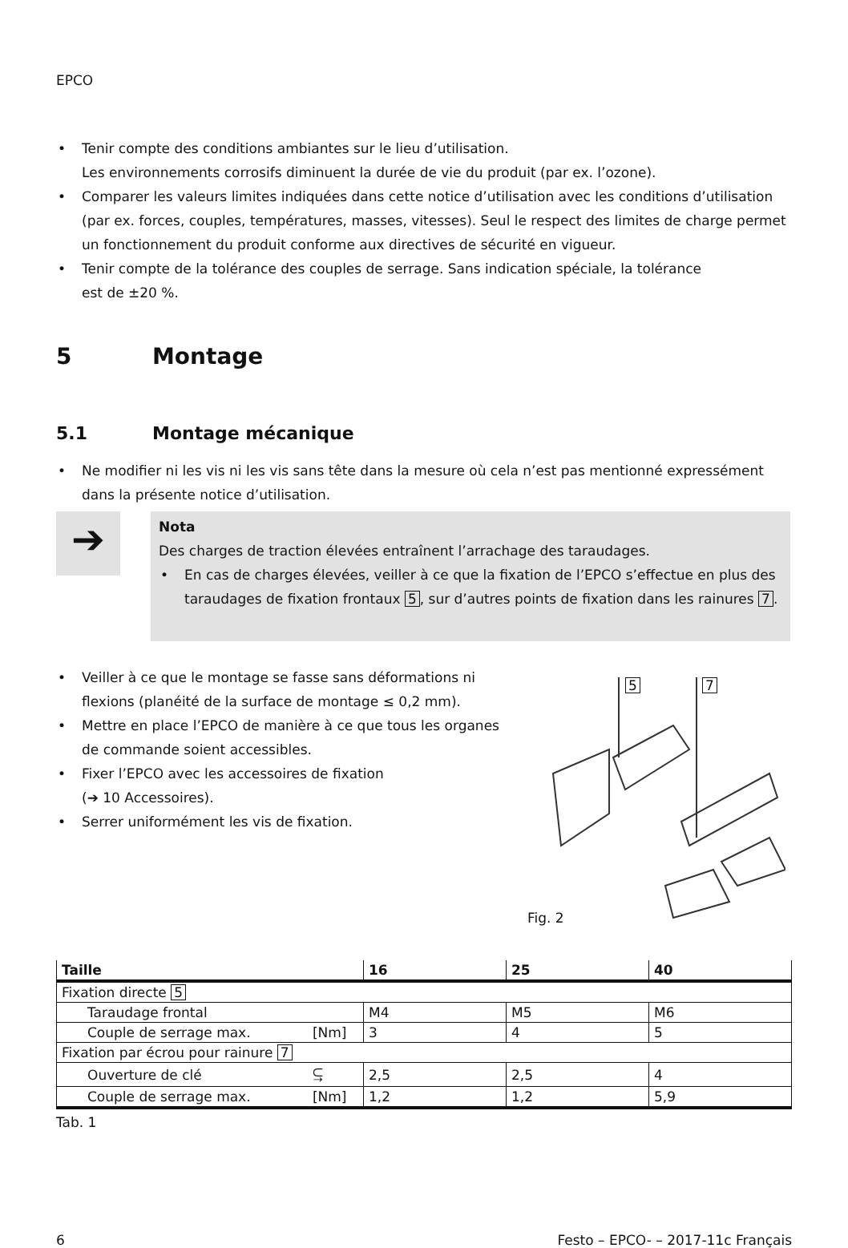EPCO
• Tenir compte des conditions ambiantes sur le lieu d’utilisation.
Les environnements corrosifs diminuent la durée de vie du produit (par ex. l’ozone).
• Comparer les valeurs limites indiquées dans cette notice d’utilisation avec les conditions d’utili­sation (par ex. forces, couples, températures, masses, vitesses). Seul le respect des limites de charge permet un fonctionnement du produit conforme aux directives de sécurité en vigueur.
• Tenir compte de la tolérance des couples de serrage. Sans indication spéciale, la tolérance
est de ±20 %.
5 Montage
5.1 Montage mécanique
• Ne modifier ni les vis ni les vis sans tête dans la mesure où cela n’est pas mentionné expressément dans la présente notice d’utilisation.
➔
Nota
Des charges de traction élevées entraînent l’arrachage des taraudages.
• En cas de charges élevées, veiller à ce que la fixation de l’EPCO s’effectue en plus des taraudages de fixation frontaux 5, sur d’autres points de fixation dans les rainures 7.
• Veiller à ce que le montage se fasse sans déformations ni flexions (planéité de la surface de montage ≤ 0,2 mm).
• Mettre en place l’EPCO de manière à ce que tous les organes de commande soient accessibles.
• Fixer l’EPCO avec les accessoires de fixation
(➔ 10 Accessoires).
• Serrer uniformément les vis de fixation.
5 7
Fig. 2
| Taille | | 16 | 25 | 40 |
| --- | --- | --- | --- | --- |
| Fixation directe 5 | | | | |
| Taraudage frontal | | M4 | M5 | M6 |
| Couple de serrage max. | [Nm] | 3 | 4 | 5 |
| Fixation par écrou pour rainure 7 | | | | |
| Ouverture de clé | ⥹ | 2,5 | 2,5 | 4 |
| Couple de serrage max. | [Nm] | 1,2 | 1,2 | 5,9 |
Tab. 1
6 Festo – EPCO- – 2017-11c Français